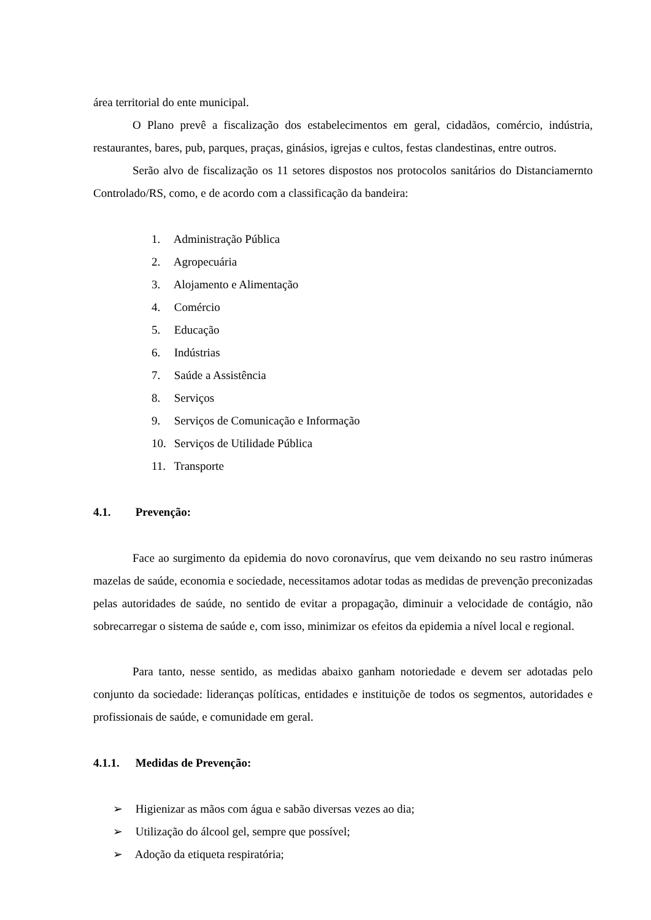área territorial do ente municipal.
O Plano prevê a fiscalização dos estabelecimentos em geral, cidadãos, comércio, indústria, restaurantes, bares, pub, parques, praças, ginásios, igrejas e cultos, festas clandestinas, entre outros.
Serão alvo de fiscalização os 11 setores dispostos nos protocolos sanitários do Distanciamernto Controlado/RS, como, e de acordo com a classificação da bandeira:
1. Administração Pública
2. Agropecuária
3. Alojamento e Alimentação
4. Comércio
5. Educação
6. Indústrias
7. Saúde a Assistência
8. Serviços
9. Serviços de Comunicação e Informação
10. Serviços de Utilidade Pública
11. Transporte
4.1. Prevenção:
Face ao surgimento da epidemia do novo coronavírus, que vem deixando no seu rastro inúmeras mazelas de saúde, economia e sociedade, necessitamos adotar todas as medidas de prevenção preconizadas pelas autoridades de saúde, no sentido de evitar a propagação, diminuir a velocidade de contágio, não sobrecarregar o sistema de saúde e, com isso, minimizar os efeitos da epidemia a nível local e regional.
Para tanto, nesse sentido, as medidas abaixo ganham notoriedade e devem ser adotadas pelo conjunto da sociedade: lideranças políticas, entidades e instituiçõe de todos os segmentos, autoridades e profissionais de saúde, e comunidade em geral.
4.1.1. Medidas de Prevenção:
➢ Higienizar as mãos com água e sabão diversas vezes ao dia;
➢ Utilização do álcool gel, sempre que possível;
➢ Adoção da etiqueta respiratória;